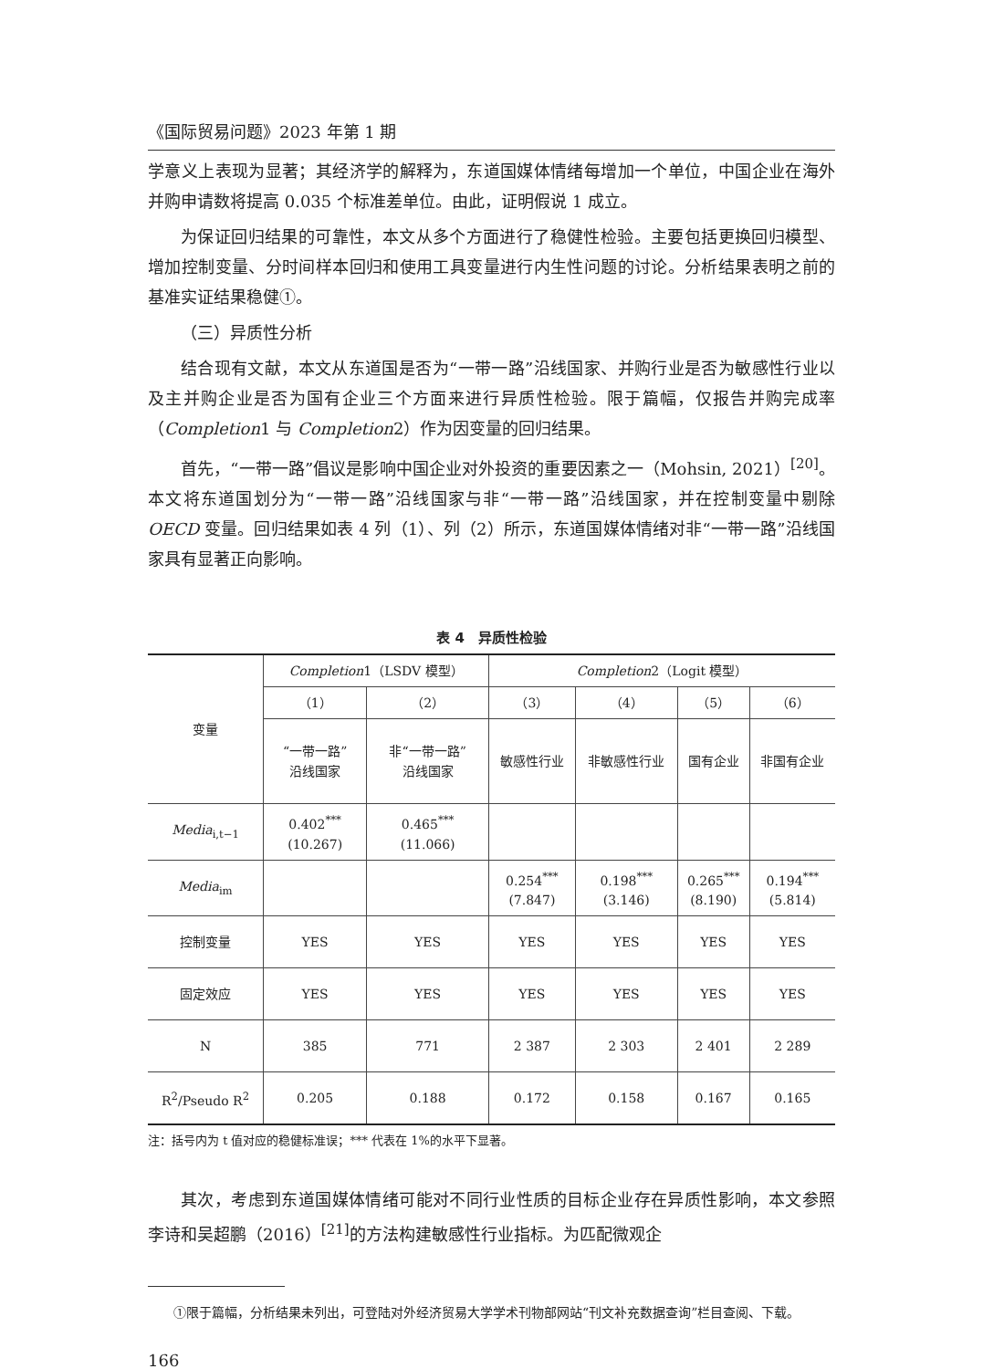《国际贸易问题》2023 年第 1 期
学意义上表现为显著；其经济学的解释为，东道国媒体情绪每增加一个单位，中国企业在海外并购申请数将提高 0.035 个标准差单位。由此，证明假说 1 成立。
为保证回归结果的可靠性，本文从多个方面进行了稳健性检验。主要包括更换回归模型、增加控制变量、分时间样本回归和使用工具变量进行内生性问题的讨论。分析结果表明之前的基准实证结果稳健①。
（三）异质性分析
结合现有文献，本文从东道国是否为“一带一路”沿线国家、并购行业是否为敏感性行业以及主并购企业是否为国有企业三个方面来进行异质性检验。限于篇幅，仅报告并购完成率（Completion1 与 Completion2）作为因变量的回归结果。
首先，“一带一路”倡议是影响中国企业对外投资的重要因素之一（Mohsin, 2021）<sup>[20]</sup>。本文将东道国划分为“一带一路”沿线国家与非“一带一路”沿线国家，并在控制变量中剔除 OECD 变量。回归结果如表 4 列（1）、列（2）所示，东道国媒体情绪对非“一带一路”沿线国家具有显著正向影响。
表 4　异质性检验
| 变量 | Completion 1（LSDV 模型） | | Completion 2（Logit 模型） | | | |
| --- | --- | --- | --- | --- | --- | --- |
| | （1） | （2） | （3） | （4） | （5） | （6） |
| | “一带一路” 沿线国家 | 非“一带一路” 沿线国家 | 敏感性行业 | 非敏感性行业 | 国有企业 | 非国有企业 |
| Media<sub>i,t−1</sub> | 0.402<sup>***</sup> (10.267) | 0.465<sup>***</sup> (11.066) | | | | |
| Media<sub>im</sub> | | | 0.254<sup>***</sup> (7.847) | 0.198<sup>***</sup> (3.146) | 0.265<sup>***</sup> (8.190) | 0.194<sup>***</sup> (5.814) |
| 控制变量 | YES | YES | YES | YES | YES | YES |
| 固定效应 | YES | YES | YES | YES | YES | YES |
| N | 385 | 771 | 2 387 | 2 303 | 2 401 | 2 289 |
| R<sup>2</sup>/Pseudo R<sup>2</sup> | 0.205 | 0.188 | 0.172 | 0.158 | 0.167 | 0.165 |
注：括号内为 t 值对应的稳健标准误；*** 代表在 1%的水平下显著。
其次，考虑到东道国媒体情绪可能对不同行业性质的目标企业存在异质性影响，本文参照李诗和吴超鹏（2016）<sup>[21]</sup>的方法构建敏感性行业指标。为匹配微观企
①限于篇幅，分析结果未列出，可登陆对外经济贸易大学学术刊物部网站“刊文补充数据查询”栏目查阅、下载。
166